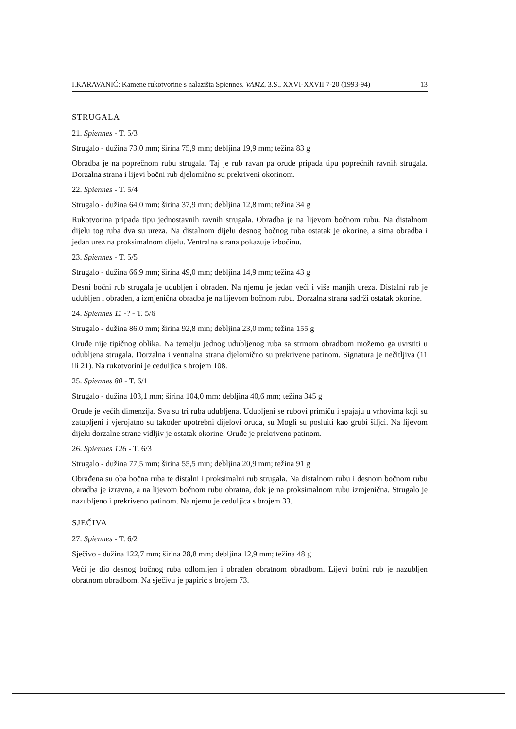I.KARAVANIĆ: Kamene rukotvorine s nalazišta Spiennes, VAMZ, 3.S., XXVI-XXVII 7-20 (1993-94) 13
STRUGALA
21. Spiennes - T. 5/3
Strugalo - dužina 73,0 mm; širina 75,9 mm; debljina 19,9 mm; težina 83 g
Obradba je na poprečnom rubu strugala. Taj je rub ravan pa oruđe pripada tipu poprečnih ravnih strugala. Dorzalna strana i lijevi bočni rub djelomično su prekriveni okorinom.
22. Spiennes - T. 5/4
Strugalo - dužina 64,0 mm; širina 37,9 mm; debljina 12,8 mm; težina 34 g
Rukotvorina pripada tipu jednostavnih ravnih strugala. Obradba je na lijevom bočnom rubu. Na distalnom dijelu tog ruba dva su ureza. Na distalnom dijelu desnog bočnog ruba ostatak je okorine, a sitna obradba i jedan urez na proksimalnom dijelu. Ventralna strana pokazuje izbočinu.
23. Spiennes - T. 5/5
Strugalo - dužina 66,9 mm; širina 49,0 mm; debljina 14,9 mm; težina 43 g
Desni bočni rub strugala je udubljen i obrađen. Na njemu je jedan veći i više manjih ureza. Distalni rub je udubljen i obrađen, a izmjenična obradba je na lijevom bočnom rubu. Dorzalna strana sadrži ostatak okorine.
24. Spiennes 11 -? - T. 5/6
Strugalo - dužina 86,0 mm; širina 92,8 mm; debljina 23,0 mm; težina 155 g
Oruđe nije tipičnog oblika. Na temelju jednog udubljenog ruba sa strmom obradbom možemo ga uvrstiti u udubljena strugala. Dorzalna i ventralna strana djelomično su prekrivene patinom. Signatura je nečitljiva (11 ili 21). Na rukotvorini je ceduljica s brojem 108.
25. Spiennes 80 - T. 6/1
Strugalo - dužina 103,1 mm; širina 104,0 mm; debljina 40,6 mm; težina 345 g
Oruđe je većih dimenzija. Sva su tri ruba udubljena. Udubljeni se rubovi primiču i spajaju u vrhovima koji su zatupljeni i vjerojatno su također upotrebni dijelovi oruđa, su Mogli su posluiti kao grubi šiljci. Na lijevom dijelu dorzalne strane vidljiv je ostatak okorine. Oruđe je prekriveno patinom.
26. Spiennes 126 - T. 6/3
Strugalo - dužina 77,5 mm; širina 55,5 mm; debljina 20,9 mm; težina 91 g
Obrađena su oba bočna ruba te distalni i proksimalni rub strugala. Na distalnom rubu i desnom bočnom rubu obradba je izravna, a na lijevom bočnom rubu obratna, dok je na proksimalnom rubu izmjenična. Strugalo je nazubljeno i prekriveno patinom. Na njemu je ceduljica s brojem 33.
SJEČIVA
27. Spiennes - T. 6/2
Sječivo - dužina 122,7 mm; širina 28,8 mm; debljina 12,9 mm; težina 48 g
Veći je dio desnog bočnog ruba odlomljen i obrađen obratnom obradbom. Lijevi bočni rub je nazubljen obratnom obradbom. Na sječivu je papirić s brojem 73.